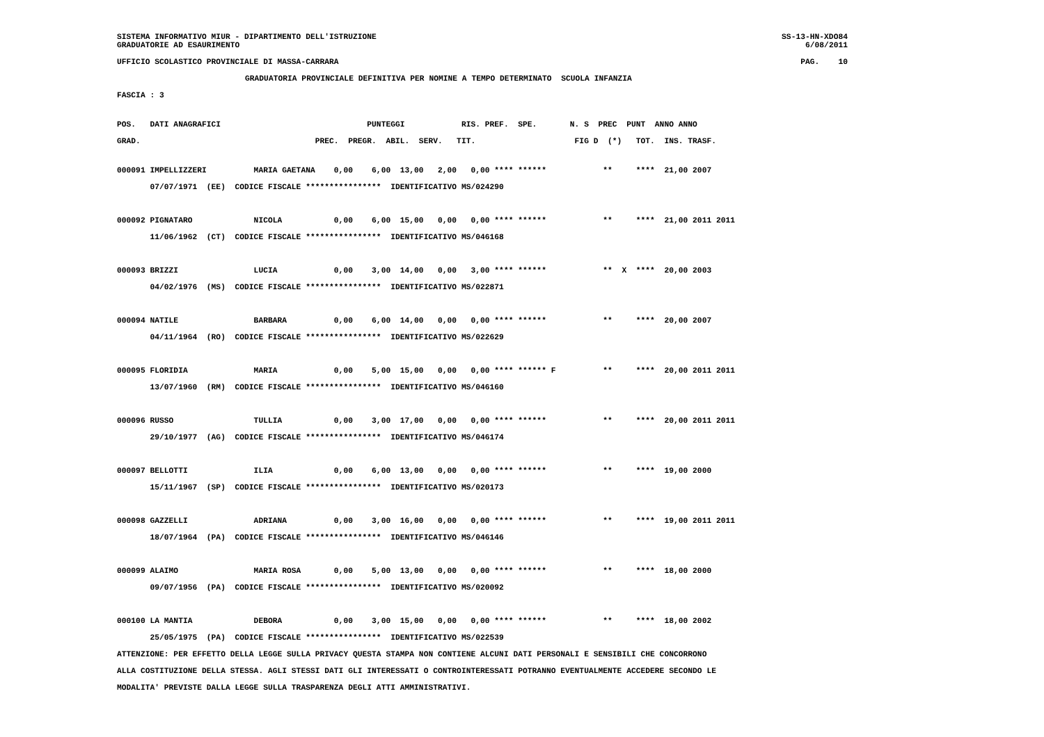SISTEMA INFORMATIVO MIUR - DIPARTIMENTO DELL'ISTRUZIONE
GRADUATORIE AD ESAURIMENTO
SS-13-HN-XDO84
6/08/2011
UFFICIO SCOLASTICO PROVINCIALE DI MASSA-CARRARA
PAG.    10
GRADUATORIA PROVINCIALE DEFINITIVA PER NOMINE A TEMPO DETERMINATO  SCUOLA INFANZIA
FASCIA : 3
POS.   DATI ANAGRAFICI                               PUNTEGGI            RIS. PREF.  SPE.       N. S  PREC  PUNT  ANNO ANNO
GRAD.                                     PREC.  PREGR.  ABIL.  SERV.   TIT.                     FIG D  (*)   TOT.  INS. TRASF.
000091 IMPELLIZZERI          MARIA GAETANA    0,00    6,00  13,00   2,00   0,00 **** ******            **     ****  21,00 2007
       07/07/1971  (EE)  CODICE FISCALE ****************  IDENTIFICATIVO MS/024290

000092 PIGNATARO             NICOLA           0,00    6,00  15,00   0,00   0,00 **** ******            **     ****  21,00 2011 2011
       11/06/1962  (CT)  CODICE FISCALE ****************  IDENTIFICATIVO MS/046168

000093 BRIZZI                LUCIA            0,00    3,00  14,00   0,00   3,00 **** ******            **  X  ****  20,00 2003
       04/02/1976  (MS)  CODICE FISCALE ****************  IDENTIFICATIVO MS/022871

000094 NATILE                BARBARA          0,00    6,00  14,00   0,00   0,00 **** ******            **     ****  20,00 2007
       04/11/1964  (RO)  CODICE FISCALE ****************  IDENTIFICATIVO MS/022629

000095 FLORIDIA              MARIA            0,00    5,00  15,00   0,00   0,00 **** ****** F          **     ****  20,00 2011 2011
       13/07/1960  (RM)  CODICE FISCALE ****************  IDENTIFICATIVO MS/046160

000096 RUSSO                 TULLIA           0,00    3,00  17,00   0,00   0,00 **** ******            **     ****  20,00 2011 2011
       29/10/1977  (AG)  CODICE FISCALE ****************  IDENTIFICATIVO MS/046174

000097 BELLOTTI              ILIA             0,00    6,00  13,00   0,00   0,00 **** ******            **     ****  19,00 2000
       15/11/1967  (SP)  CODICE FISCALE ****************  IDENTIFICATIVO MS/020173

000098 GAZZELLI              ADRIANA          0,00    3,00  16,00   0,00   0,00 **** ******            **     ****  19,00 2011 2011
       18/07/1964  (PA)  CODICE FISCALE ****************  IDENTIFICATIVO MS/046146

000099 ALAIMO                MARIA ROSA       0,00    5,00  13,00   0,00   0,00 **** ******            **     ****  18,00 2000
       09/07/1956  (PA)  CODICE FISCALE ****************  IDENTIFICATIVO MS/020092

000100 LA MANTIA             DEBORA           0,00    3,00  15,00   0,00   0,00 **** ******            **     ****  18,00 2002
       25/05/1975  (PA)  CODICE FISCALE ****************  IDENTIFICATIVO MS/022539
ATTENZIONE: PER EFFETTO DELLA LEGGE SULLA PRIVACY QUESTA STAMPA NON CONTIENE ALCUNI DATI PERSONALI E SENSIBILI CHE CONCORRONO
ALLA COSTITUZIONE DELLA STESSA. AGLI STESSI DATI GLI INTERESSATI O CONTROINTERESSATI POTRANNO EVENTUALMENTE ACCEDERE SECONDO LE
MODALITA' PREVISTE DALLA LEGGE SULLA TRASPARENZA DEGLI ATTI AMMINISTRATIVI.